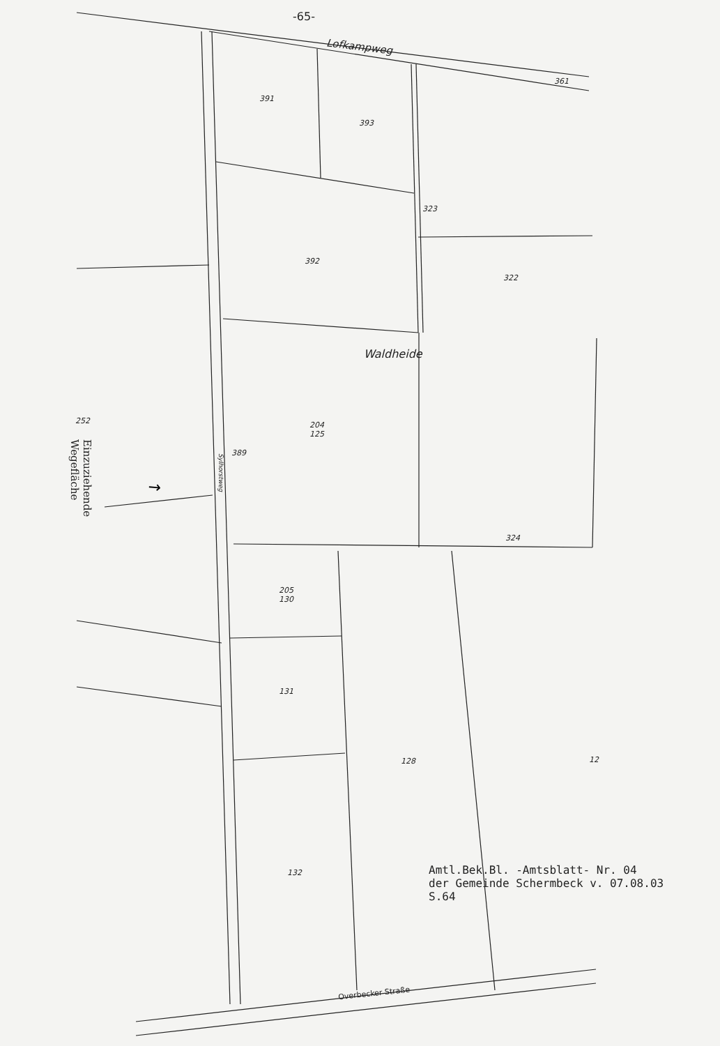→
-65-
Lofkampweg
361
391
393
323
392
322
Waldheide
252
204
125
389
Sylhorstweg
Einzuziehende Wegefläche
324
205
130
131
128 12
132
Overbecker Straße
Amtl.Bek.Bl. -Amtsblatt- Nr. 04
der Gemeinde Schermbeck v. 07.08.03
S.64